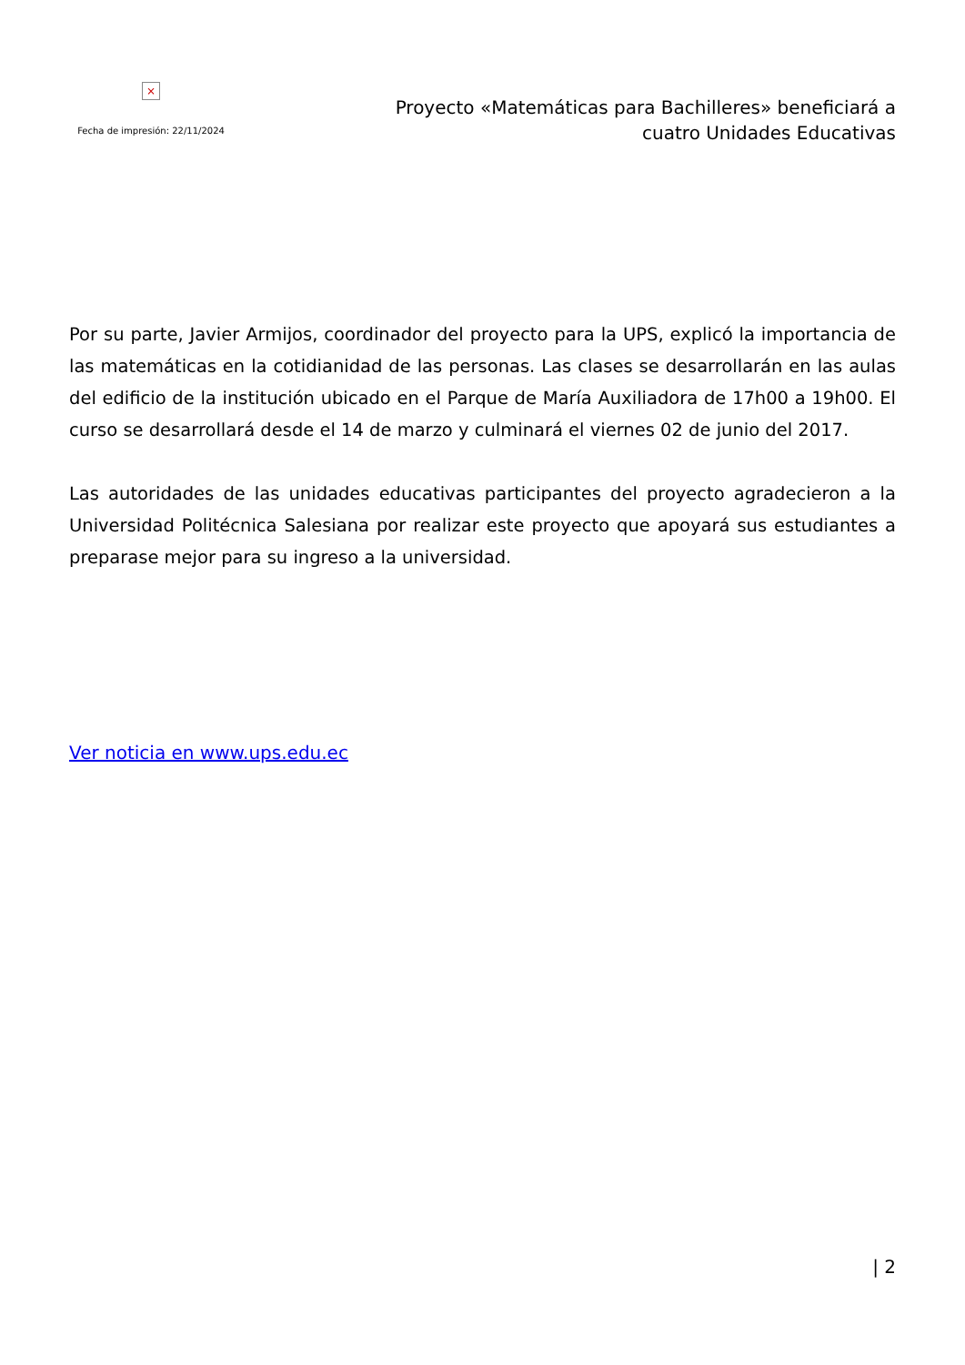×
Fecha de impresión: 22/11/2024
Proyecto «Matemáticas para Bachilleres» beneficiará a cuatro Unidades Educativas
Por su parte, Javier Armijos, coordinador del proyecto para la UPS, explicó la importancia de las matemáticas en la cotidianidad de las personas. Las clases se desarrollarán en las aulas del edificio de la institución ubicado en el Parque de María Auxiliadora de 17h00 a 19h00. El curso se desarrollará desde el 14 de marzo y culminará el viernes 02 de junio del 2017.
Las autoridades de las unidades educativas participantes del proyecto agradecieron a la Universidad Politécnica Salesiana por realizar este proyecto que apoyará sus estudiantes a preparase mejor para su ingreso a la universidad.
Ver noticia en www.ups.edu.ec
| 2